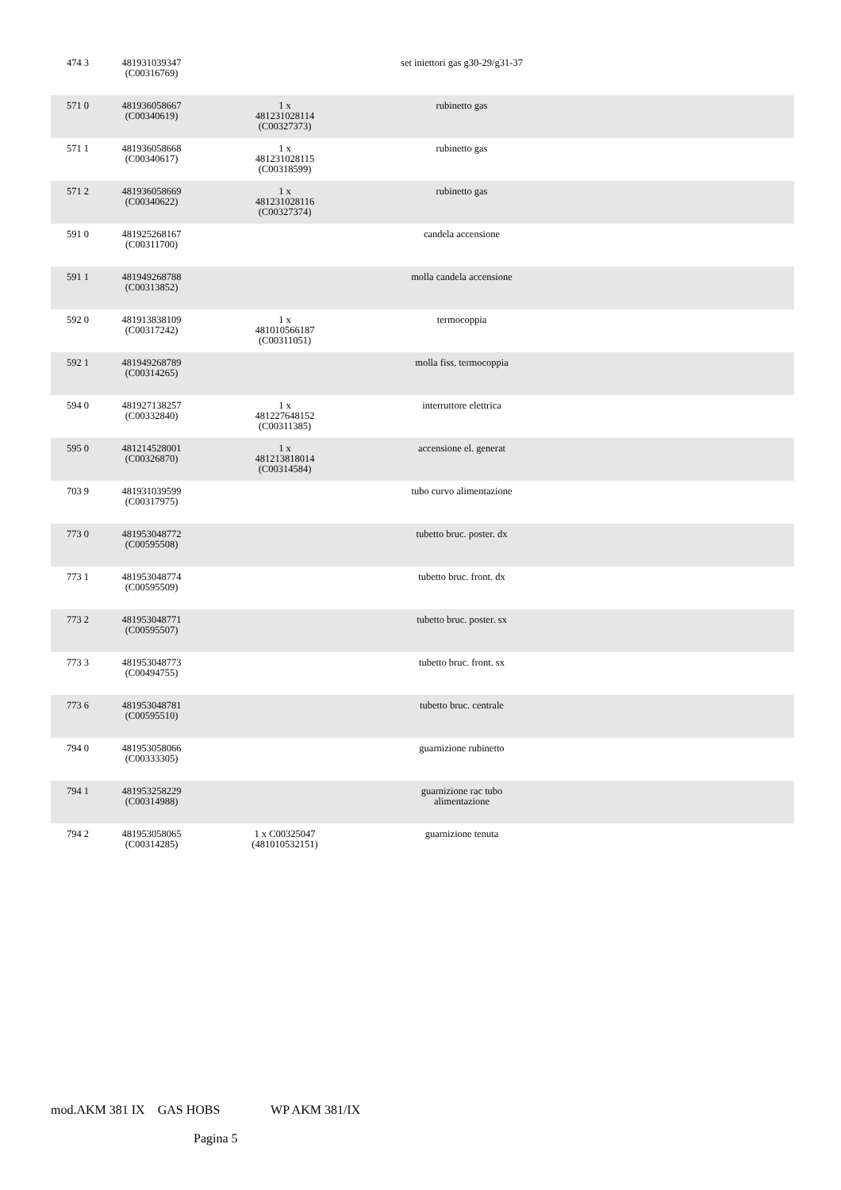| 474 3 | 481931039347 (C00316769) | | set iniettori gas g30-29/g31-37 | |
| 571 0 | 481936058667 (C00340619) | 1 x 481231028114 (C00327373) | rubinetto gas | |
| 571 1 | 481936058668 (C00340617) | 1 x 481231028115 (C00318599) | rubinetto gas | |
| 571 2 | 481936058669 (C00340622) | 1 x 481231028116 (C00327374) | rubinetto gas | |
| 591 0 | 481925268167 (C00311700) | | candela accensione | |
| 591 1 | 481949268788 (C00313852) | | molla candela accensione | |
| 592 0 | 481913838109 (C00317242) | 1 x 481010566187 (C00311051) | termocoppia | |
| 592 1 | 481949268789 (C00314265) | | molla fiss. termocoppia | |
| 594 0 | 481927138257 (C00332840) | 1 x 481227648152 (C00311385) | interruttore elettrica | |
| 595 0 | 481214528001 (C00326870) | 1 x 481213818014 (C00314584) | accensione el. generat | |
| 703 9 | 481931039599 (C00317975) | | tubo curvo alimentazione | |
| 773 0 | 481953048772 (C00595508) | | tubetto bruc. poster. dx | |
| 773 1 | 481953048774 (C00595509) | | tubetto bruc. front. dx | |
| 773 2 | 481953048771 (C00595507) | | tubetto bruc. poster. sx | |
| 773 3 | 481953048773 (C00494755) | | tubetto bruc. front. sx | |
| 773 6 | 481953048781 (C00595510) | | tubetto bruc. centrale | |
| 794 0 | 481953058066 (C00333305) | | guarnizione rubinetto | |
| 794 1 | 481953258229 (C00314988) | | guarnizione rac tubo alimentazione | |
| 794 2 | 481953058065 (C00314285) | 1 x C00325047 (481010532151) | guarnizione tenuta | |
mod.AKM 381 IX GAS HOBS WP AKM 381/IX
Pagina 5